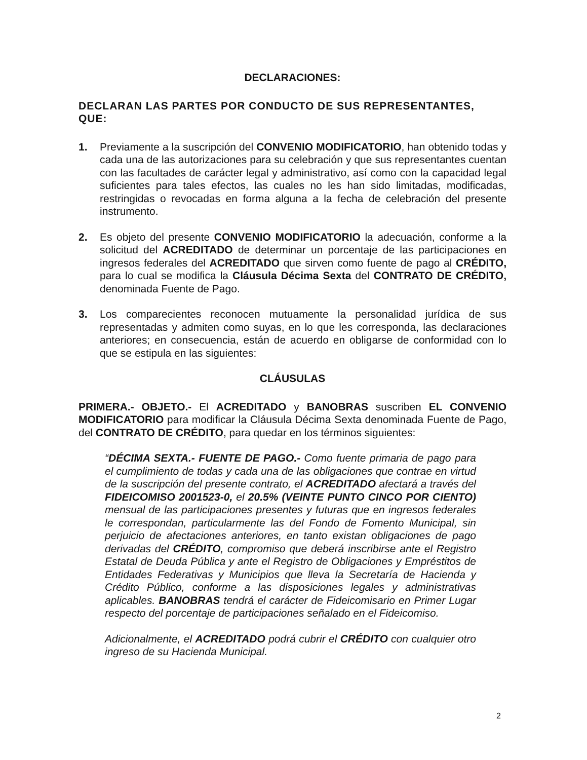DECLARACIONES:
DECLARAN LAS PARTES POR CONDUCTO DE SUS REPRESENTANTES, QUE:
1. Previamente a la suscripción del CONVENIO MODIFICATORIO, han obtenido todas y cada una de las autorizaciones para su celebración y que sus representantes cuentan con las facultades de carácter legal y administrativo, así como con la capacidad legal suficientes para tales efectos, las cuales no les han sido limitadas, modificadas, restringidas o revocadas en forma alguna a la fecha de celebración del presente instrumento.
2. Es objeto del presente CONVENIO MODIFICATORIO la adecuación, conforme a la solicitud del ACREDITADO de determinar un porcentaje de las participaciones en ingresos federales del ACREDITADO que sirven como fuente de pago al CRÉDITO, para lo cual se modifica la Cláusula Décima Sexta del CONTRATO DE CRÉDITO, denominada Fuente de Pago.
3. Los comparecientes reconocen mutuamente la personalidad jurídica de sus representadas y admiten como suyas, en lo que les corresponda, las declaraciones anteriores; en consecuencia, están de acuerdo en obligarse de conformidad con lo que se estipula en las siguientes:
CLÁUSULAS
PRIMERA.- OBJETO.- El ACREDITADO y BANOBRAS suscriben EL CONVENIO MODIFICATORIO para modificar la Cláusula Décima Sexta denominada Fuente de Pago, del CONTRATO DE CRÉDITO, para quedar en los términos siguientes:
“DÉCIMA SEXTA.- FUENTE DE PAGO.- Como fuente primaria de pago para el cumplimiento de todas y cada una de las obligaciones que contrae en virtud de la suscripción del presente contrato, el ACREDITADO afectará a través del FIDEICOMISO 2001523-0, el 20.5% (VEINTE PUNTO CINCO POR CIENTO) mensual de las participaciones presentes y futuras que en ingresos federales le correspondan, particularmente las del Fondo de Fomento Municipal, sin perjuicio de afectaciones anteriores, en tanto existan obligaciones de pago derivadas del CRÉDITO, compromiso que deberá inscribirse ante el Registro Estatal de Deuda Pública y ante el Registro de Obligaciones y Empréstitos de Entidades Federativas y Municipios que lleva la Secretaría de Hacienda y Crédito Público, conforme a las disposiciones legales y administrativas aplicables. BANOBRAS tendrá el carácter de Fideicomisario en Primer Lugar respecto del porcentaje de participaciones señalado en el Fideicomiso.
Adicionalmente, el ACREDITADO podrá cubrir el CRÉDITO con cualquier otro ingreso de su Hacienda Municipal.
2